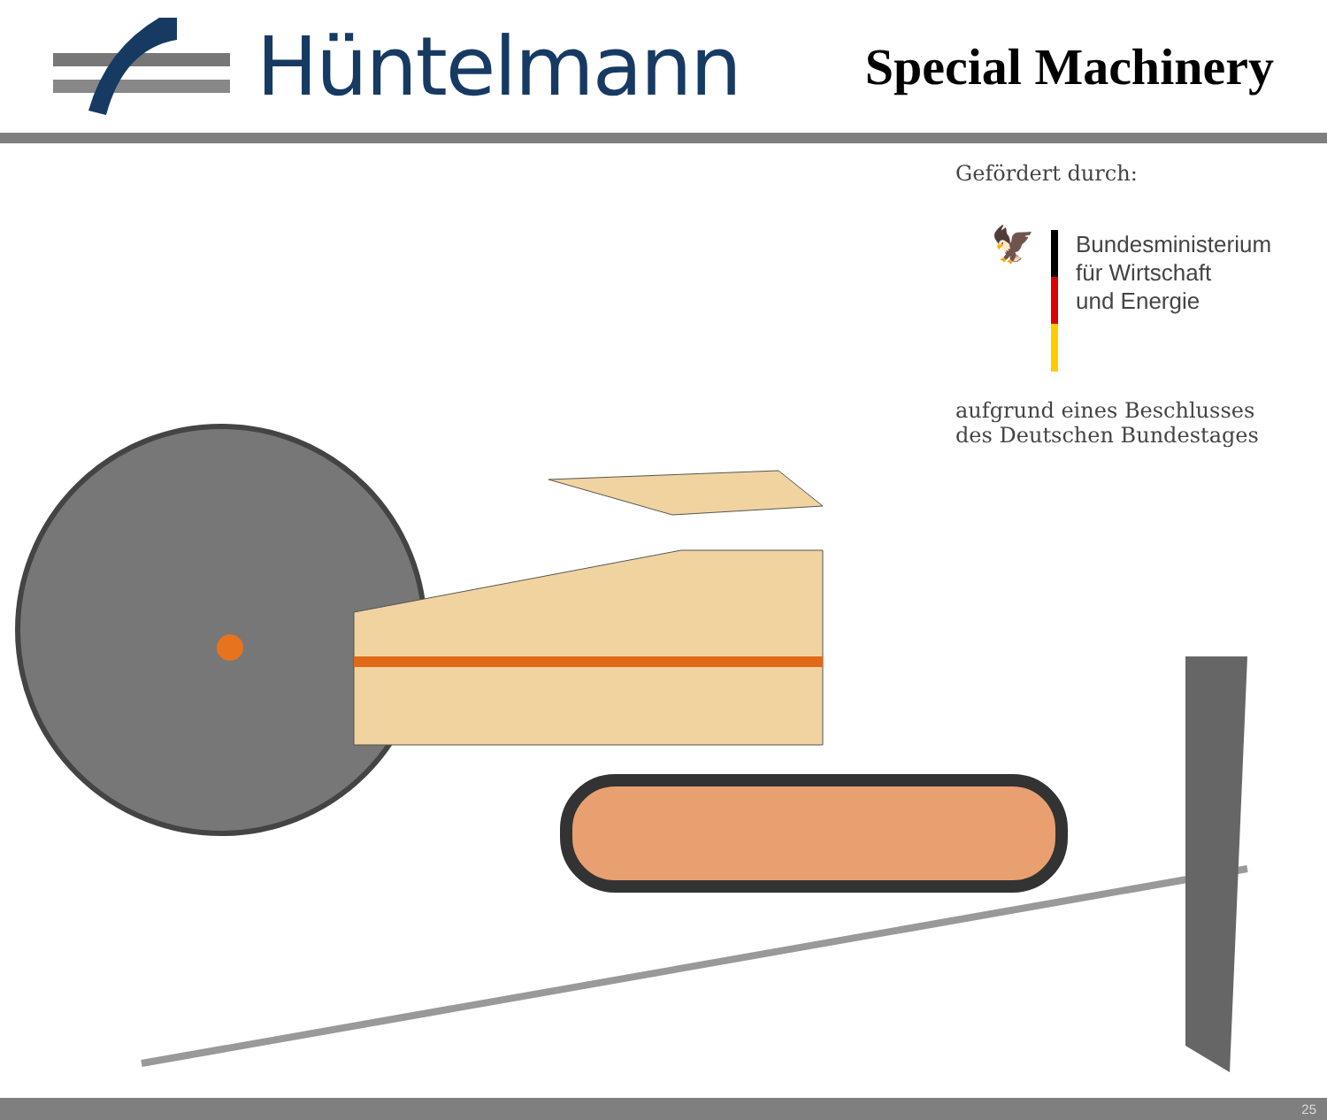Hüntelmann
Special Machinery
Gefördert durch:
🦅
Bundesministerium
für Wirtschaft
und Energie
aufgrund eines Beschlusses
des Deutschen Bundestages
25